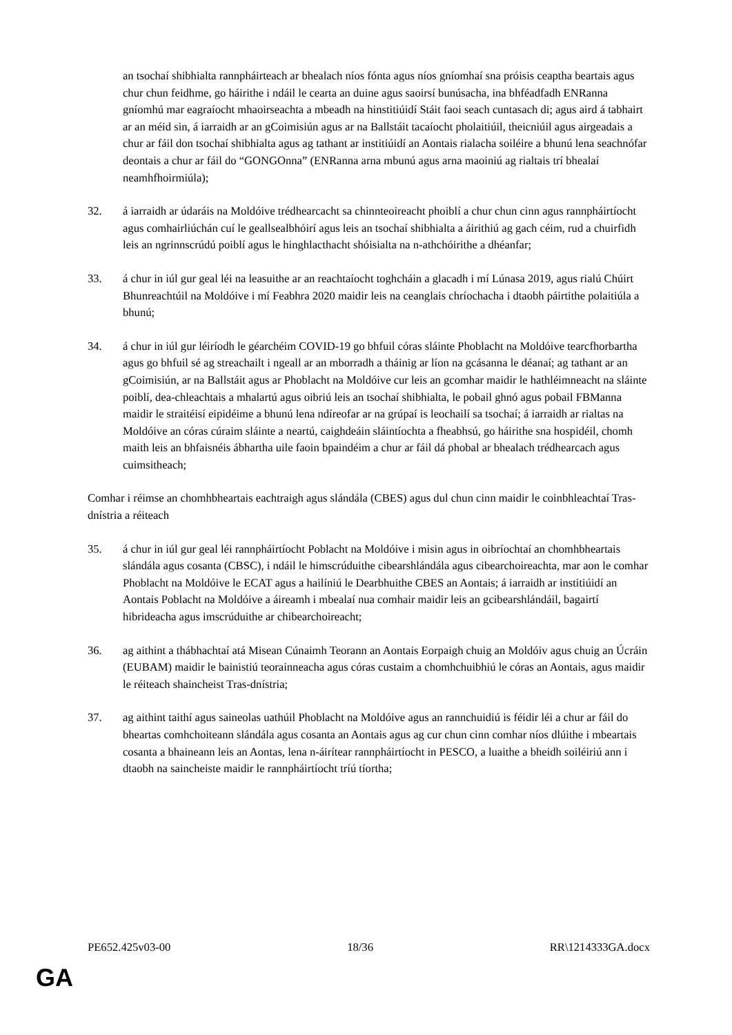an tsochaí shibhialta rannpháirteach ar bhealach níos fónta agus níos gníomhaí sna próisis ceaptha beartais agus chur chun feidhme, go háirithe i ndáil le cearta an duine agus saoirsí bunúsacha, ina bhféadfadh ENRanna gníomhú mar eagraíocht mhaoirseachta a mbeadh na hinstitiúidí Stáit faoi seach cuntasach di; agus aird á tabhairt ar an méid sin, á iarraidh ar an gCoimisiún agus ar na Ballstáit tacaíocht pholaitiúil, theicniúil agus airgeadais a chur ar fáil don tsochaí shibhialta agus ag tathant ar institiúidí an Aontais rialacha soiléire a bhunú lena seachnófar deontais a chur ar fáil do “GONGOnna” (ENRanna arna mbunú agus arna maoiniú ag rialtais trí bhealaí neamhfhoirmiúla);
32. á iarraidh ar údaráis na Moldóive trédhearcacht sa chinnteoireacht phoiblí a chur chun cinn agus rannpháirtíocht agus comhairliúchán cuí le geallsealbhóirí agus leis an tsochaí shibhialta a áirithiú ag gach céim, rud a chuirfidh leis an ngrinnscrúdú poiblí agus le hinghlacthacht shóisialta na n-athchóirithe a dhéanfar;
33. á chur in iúl gur geal léi na leasuithe ar an reachtaíocht toghcháin a glacadh i mí Lúnasa 2019, agus rialú Chúirt Bhunreachtúil na Moldóive i mí Feabhra 2020 maidir leis na ceanglais chríochacha i dtaobh páirtithe polaitiúla a bhunú;
34. á chur in iúl gur léiríodh le géarchéim COVID-19 go bhfuil córas sláinte Phoblacht na Moldóive tearcfhorbartha agus go bhfuil sé ag streachailt i ngeall ar an mborradh a tháinig ar líon na gcásanna le déanaí; ag tathant ar an gCoimisiún, ar na Ballstáit agus ar Phoblacht na Moldóive cur leis an gcomhar maidir le hathléimneacht na sláinte poiblí, dea-chleachtais a mhalartú agus oibriú leis an tsochaí shibhialta, le pobail ghnó agus pobail FBManna maidir le straitéisí eipidéime a bhunú lena ndíreofar ar na grúpaí is leochailí sa tsochaí; á iarraidh ar rialtas na Moldóive an córas cúraim sláinte a neartú, caighdeáin sláintíochta a fheabhsú, go háirithe sna hospidéil, chomh maith leis an bhfaisnéis ábhartha uile faoin bpaindéim a chur ar fáil dá phobal ar bhealach trédhearcach agus cuimsitheach;
Comhar i réimse an chomhbheartais eachtraigh agus slándála (CBES) agus dul chun cinn maidir le coinbhleachtaí Tras-dnístria a réiteach
35. á chur in iúl gur geal léi rannpháirtíocht Poblacht na Moldóive i misin agus in oibríochtaí an chomhbheartais slándála agus cosanta (CBSC), i ndáil le himscrúduithe cibearshlándála agus cibearchoireachta, mar aon le comhar Phoblacht na Moldóive le ECAT agus a hailíniú le Dearbhuithe CBES an Aontais; á iarraidh ar institiúidí an Aontais Poblacht na Moldóive a áireamh i mbealaí nua comhair maidir leis an gcibearshlándáil, bagairtí hibrideacha agus imscrúduithe ar chibearchoireacht;
36. ag aithint a thábhachtaí atá Misean Cúnaimh Teorann an Aontais Eorpaigh chuig an Moldóiv agus chuig an Úcráin (EUBAM) maidir le bainistiú teorainneacha agus córas custaim a chomhchuibhiú le córas an Aontais, agus maidir le réiteach shaincheist Tras-dnístria;
37. ag aithint taithí agus saineolas uathúil Phoblacht na Moldóive agus an rannchuidiú is féidir léi a chur ar fáil do bheartas comhchoiteann slándála agus cosanta an Aontais agus ag cur chun cinn comhar níos dlúithe i mbeartais cosanta a bhaineann leis an Aontas, lena n-áirítear rannpháirtíocht in PESCO, a luaithe a bheidh soiléiriú ann i dtaobh na saincheiste maidir le rannpháirtíocht tríú tíortha;
PE652.425v03-00 18/36 RR\1214333GA.docx
GA